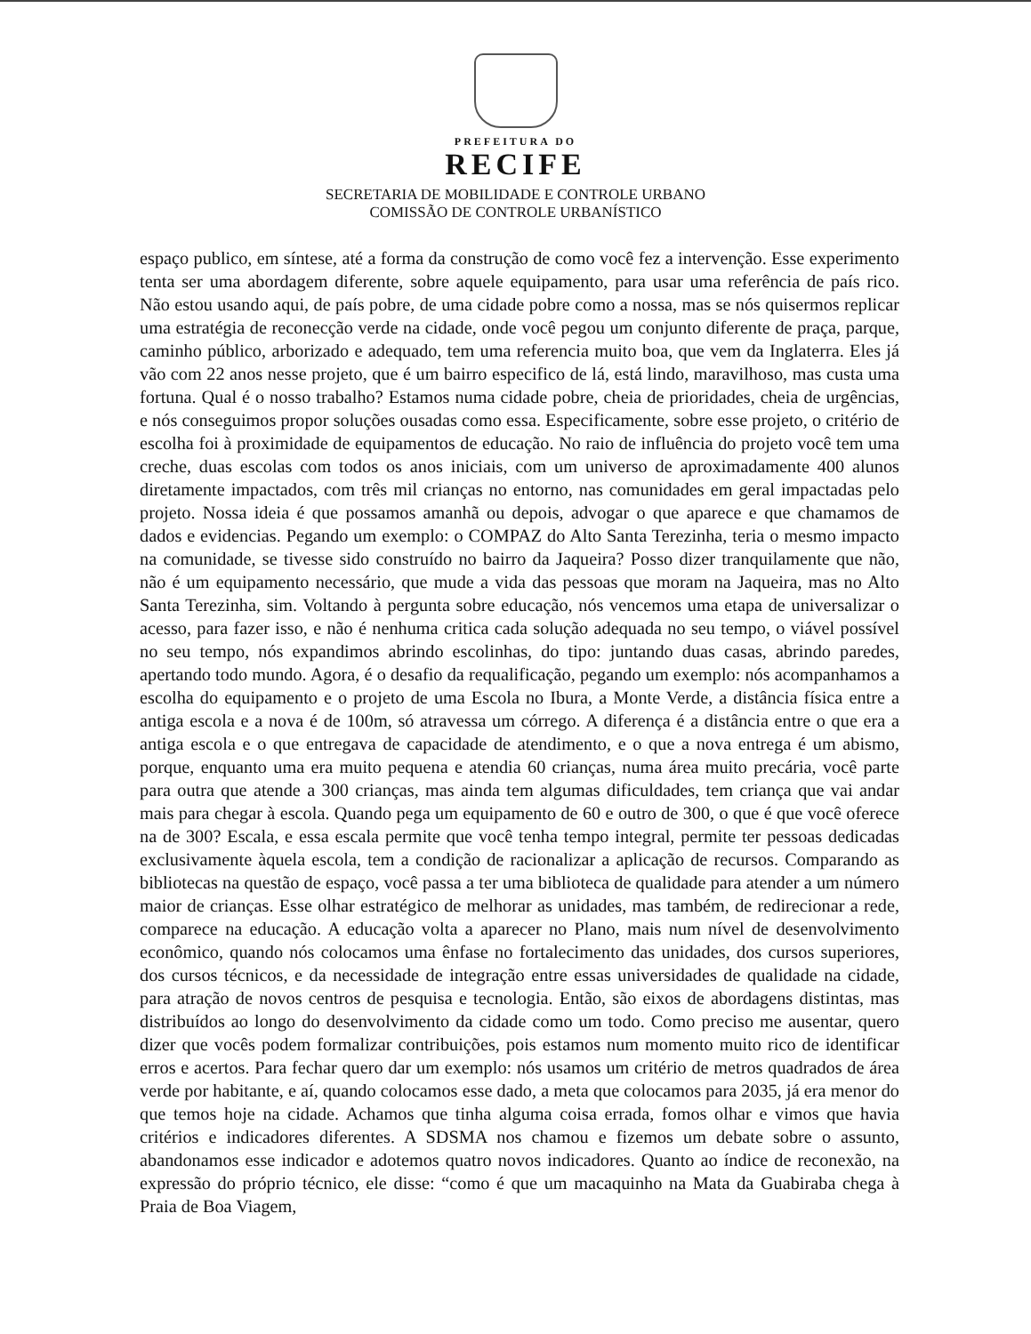PREFEITURA DO
RECIFE
SECRETARIA DE MOBILIDADE E CONTROLE URBANO
COMISSÃO DE CONTROLE URBANÍSTICO
espaço publico, em síntese, até a forma da construção de como você fez a intervenção. Esse experimento tenta ser uma abordagem diferente, sobre aquele equipamento, para usar uma referência de país rico. Não estou usando aqui, de país pobre, de uma cidade pobre como a nossa, mas se nós quisermos replicar uma estratégia de reconecção verde na cidade, onde você pegou um conjunto diferente de praça, parque, caminho público, arborizado e adequado, tem uma referencia muito boa, que vem da Inglaterra. Eles já vão com 22 anos nesse projeto, que é um bairro especifico de lá, está lindo, maravilhoso, mas custa uma fortuna. Qual é o nosso trabalho? Estamos numa cidade pobre, cheia de prioridades, cheia de urgências, e nós conseguimos propor soluções ousadas como essa. Especificamente, sobre esse projeto, o critério de escolha foi à proximidade de equipamentos de educação. No raio de influência do projeto você tem uma creche, duas escolas com todos os anos iniciais, com um universo de aproximadamente 400 alunos diretamente impactados, com três mil crianças no entorno, nas comunidades em geral impactadas pelo projeto. Nossa ideia é que possamos amanhã ou depois, advogar o que aparece e que chamamos de dados e evidencias. Pegando um exemplo: o COMPAZ do Alto Santa Terezinha, teria o mesmo impacto na comunidade, se tivesse sido construído no bairro da Jaqueira? Posso dizer tranquilamente que não, não é um equipamento necessário, que mude a vida das pessoas que moram na Jaqueira, mas no Alto Santa Terezinha, sim. Voltando à pergunta sobre educação, nós vencemos uma etapa de universalizar o acesso, para fazer isso, e não é nenhuma critica cada solução adequada no seu tempo, o viável possível no seu tempo, nós expandimos abrindo escolinhas, do tipo: juntando duas casas, abrindo paredes, apertando todo mundo. Agora, é o desafio da requalificação, pegando um exemplo: nós acompanhamos a escolha do equipamento e o projeto de uma Escola no Ibura, a Monte Verde, a distância física entre a antiga escola e a nova é de 100m, só atravessa um córrego. A diferença é a distância entre o que era a antiga escola e o que entregava de capacidade de atendimento, e o que a nova entrega é um abismo, porque, enquanto uma era muito pequena e atendia 60 crianças, numa área muito precária, você parte para outra que atende a 300 crianças, mas ainda tem algumas dificuldades, tem criança que vai andar mais para chegar à escola. Quando pega um equipamento de 60 e outro de 300, o que é que você oferece na de 300? Escala, e essa escala permite que você tenha tempo integral, permite ter pessoas dedicadas exclusivamente àquela escola, tem a condição de racionalizar a aplicação de recursos. Comparando as bibliotecas na questão de espaço, você passa a ter uma biblioteca de qualidade para atender a um número maior de crianças. Esse olhar estratégico de melhorar as unidades, mas também, de redirecionar a rede, comparece na educação. A educação volta a aparecer no Plano, mais num nível de desenvolvimento econômico, quando nós colocamos uma ênfase no fortalecimento das unidades, dos cursos superiores, dos cursos técnicos, e da necessidade de integração entre essas universidades de qualidade na cidade, para atração de novos centros de pesquisa e tecnologia. Então, são eixos de abordagens distintas, mas distribuídos ao longo do desenvolvimento da cidade como um todo. Como preciso me ausentar, quero dizer que vocês podem formalizar contribuições, pois estamos num momento muito rico de identificar erros e acertos. Para fechar quero dar um exemplo: nós usamos um critério de metros quadrados de área verde por habitante, e aí, quando colocamos esse dado, a meta que colocamos para 2035, já era menor do que temos hoje na cidade. Achamos que tinha alguma coisa errada, fomos olhar e vimos que havia critérios e indicadores diferentes. A SDSMA nos chamou e fizemos um debate sobre o assunto, abandonamos esse indicador e adotemos quatro novos indicadores. Quanto ao índice de reconexão, na expressão do próprio técnico, ele disse: “como é que um macaquinho na Mata da Guabiraba chega à Praia de Boa Viagem,